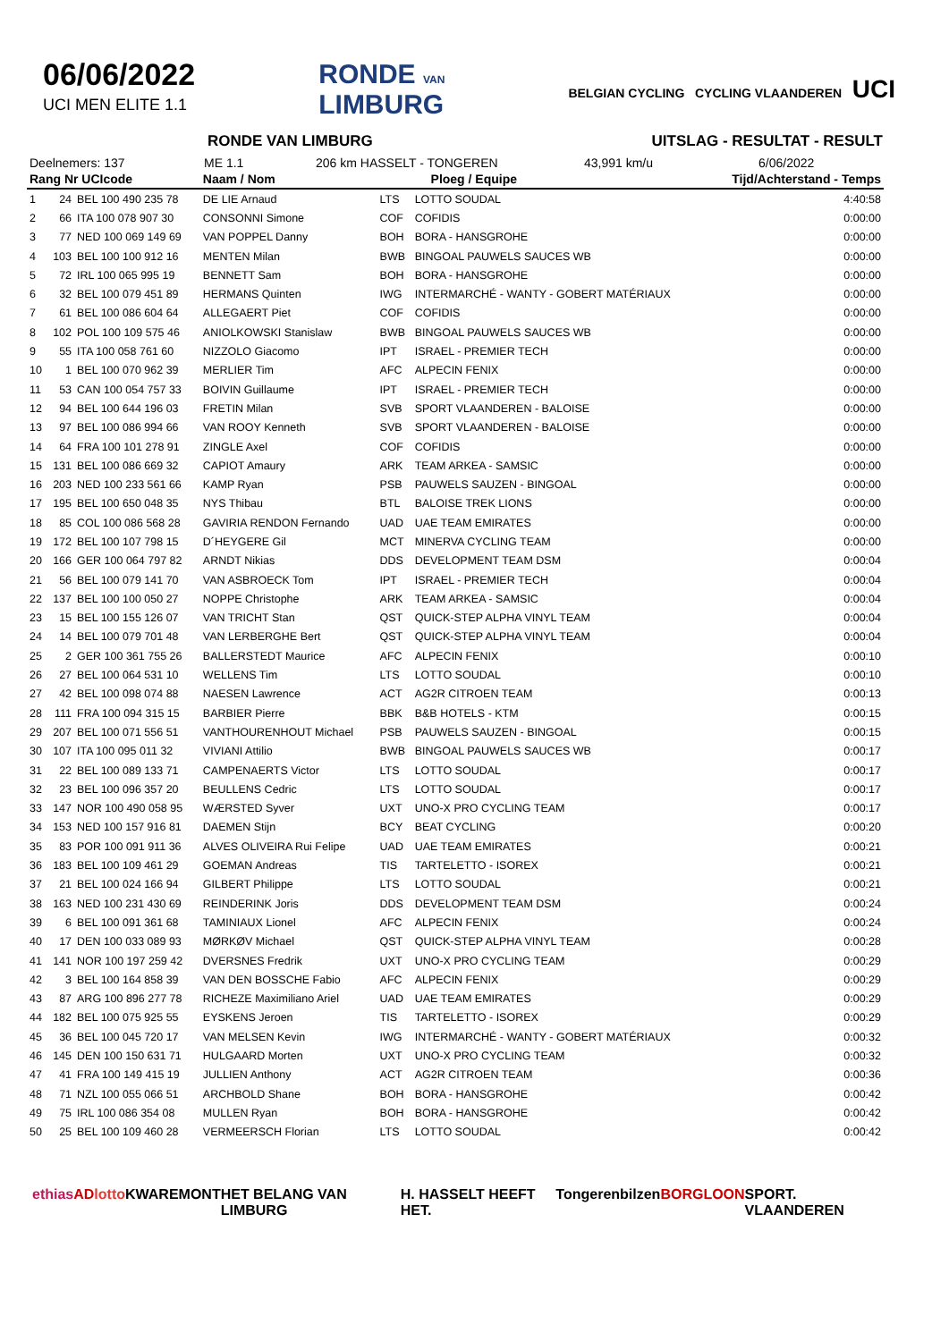06/06/2022
UCI MEN ELITE 1.1
RONDE VAN
LIMBURG
BELGIAN CYCLING CYCLING VLAANDEREN UCI
RONDE VAN LIMBURG UITSLAG - RESULTAT - RESULT
Deelnemers: 137 ME 1.1 206 km HASSELT - TONGEREN 43,991 km/u 6/06/2022
| Rang Nr UCIcode | | | Naam / Nom | Ploeg / Equipe | | Tijd/Achterstand - Temps |
| --- | --- | --- | --- | --- | --- | --- |
| 1 | 24 | BEL 100 490 235 78 | DE LIE Arnaud | LTS | LOTTO SOUDAL | 4:40:58 |
| 2 | 66 | ITA 100 078 907 30 | CONSONNI Simone | COF | COFIDIS | 0:00:00 |
| 3 | 77 | NED 100 069 149 69 | VAN POPPEL Danny | BOH | BORA - HANSGROHE | 0:00:00 |
| 4 | 103 | BEL 100 100 912 16 | MENTEN Milan | BWB | BINGOAL PAUWELS SAUCES WB | 0:00:00 |
| 5 | 72 | IRL 100 065 995 19 | BENNETT Sam | BOH | BORA - HANSGROHE | 0:00:00 |
| 6 | 32 | BEL 100 079 451 89 | HERMANS Quinten | IWG | INTERMARCHÉ - WANTY - GOBERT MATÉRIAUX | 0:00:00 |
| 7 | 61 | BEL 100 086 604 64 | ALLEGAERT Piet | COF | COFIDIS | 0:00:00 |
| 8 | 102 | POL 100 109 575 46 | ANIOLKOWSKI Stanislaw | BWB | BINGOAL PAUWELS SAUCES WB | 0:00:00 |
| 9 | 55 | ITA 100 058 761 60 | NIZZOLO Giacomo | IPT | ISRAEL - PREMIER TECH | 0:00:00 |
| 10 | 1 | BEL 100 070 962 39 | MERLIER Tim | AFC | ALPECIN FENIX | 0:00:00 |
| 11 | 53 | CAN 100 054 757 33 | BOIVIN Guillaume | IPT | ISRAEL - PREMIER TECH | 0:00:00 |
| 12 | 94 | BEL 100 644 196 03 | FRETIN Milan | SVB | SPORT VLAANDEREN - BALOISE | 0:00:00 |
| 13 | 97 | BEL 100 086 994 66 | VAN ROOY Kenneth | SVB | SPORT VLAANDEREN - BALOISE | 0:00:00 |
| 14 | 64 | FRA 100 101 278 91 | ZINGLE Axel | COF | COFIDIS | 0:00:00 |
| 15 | 131 | BEL 100 086 669 32 | CAPIOT Amaury | ARK | TEAM ARKEA - SAMSIC | 0:00:00 |
| 16 | 203 | NED 100 233 561 66 | KAMP Ryan | PSB | PAUWELS SAUZEN - BINGOAL | 0:00:00 |
| 17 | 195 | BEL 100 650 048 35 | NYS Thibau | BTL | BALOISE TREK LIONS | 0:00:00 |
| 18 | 85 | COL 100 086 568 28 | GAVIRIA RENDON Fernando | UAD | UAE TEAM EMIRATES | 0:00:00 |
| 19 | 172 | BEL 100 107 798 15 | D´HEYGERE Gil | MCT | MINERVA CYCLING TEAM | 0:00:00 |
| 20 | 166 | GER 100 064 797 82 | ARNDT Nikias | DDS | DEVELOPMENT TEAM DSM | 0:00:04 |
| 21 | 56 | BEL 100 079 141 70 | VAN ASBROECK Tom | IPT | ISRAEL - PREMIER TECH | 0:00:04 |
| 22 | 137 | BEL 100 100 050 27 | NOPPE Christophe | ARK | TEAM ARKEA - SAMSIC | 0:00:04 |
| 23 | 15 | BEL 100 155 126 07 | VAN TRICHT Stan | QST | QUICK-STEP ALPHA VINYL TEAM | 0:00:04 |
| 24 | 14 | BEL 100 079 701 48 | VAN LERBERGHE Bert | QST | QUICK-STEP ALPHA VINYL TEAM | 0:00:04 |
| 25 | 2 | GER 100 361 755 26 | BALLERSTEDT Maurice | AFC | ALPECIN FENIX | 0:00:10 |
| 26 | 27 | BEL 100 064 531 10 | WELLENS Tim | LTS | LOTTO SOUDAL | 0:00:10 |
| 27 | 42 | BEL 100 098 074 88 | NAESEN Lawrence | ACT | AG2R CITROEN TEAM | 0:00:13 |
| 28 | 111 | FRA 100 094 315 15 | BARBIER Pierre | BBK | B&B HOTELS - KTM | 0:00:15 |
| 29 | 207 | BEL 100 071 556 51 | VANTHOURENHOUT Michael | PSB | PAUWELS SAUZEN - BINGOAL | 0:00:15 |
| 30 | 107 | ITA 100 095 011 32 | VIVIANI Attilio | BWB | BINGOAL PAUWELS SAUCES WB | 0:00:17 |
| 31 | 22 | BEL 100 089 133 71 | CAMPENAERTS Victor | LTS | LOTTO SOUDAL | 0:00:17 |
| 32 | 23 | BEL 100 096 357 20 | BEULLENS Cedric | LTS | LOTTO SOUDAL | 0:00:17 |
| 33 | 147 | NOR 100 490 058 95 | WÆRSTED Syver | UXT | UNO-X PRO CYCLING TEAM | 0:00:17 |
| 34 | 153 | NED 100 157 916 81 | DAEMEN Stijn | BCY | BEAT CYCLING | 0:00:20 |
| 35 | 83 | POR 100 091 911 36 | ALVES OLIVEIRA Rui Felipe | UAD | UAE TEAM EMIRATES | 0:00:21 |
| 36 | 183 | BEL 100 109 461 29 | GOEMAN Andreas | TIS | TARTELETTO - ISOREX | 0:00:21 |
| 37 | 21 | BEL 100 024 166 94 | GILBERT Philippe | LTS | LOTTO SOUDAL | 0:00:21 |
| 38 | 163 | NED 100 231 430 69 | REINDERINK Joris | DDS | DEVELOPMENT TEAM DSM | 0:00:24 |
| 39 | 6 | BEL 100 091 361 68 | TAMINIAUX Lionel | AFC | ALPECIN FENIX | 0:00:24 |
| 40 | 17 | DEN 100 033 089 93 | MØRKØV Michael | QST | QUICK-STEP ALPHA VINYL TEAM | 0:00:28 |
| 41 | 141 | NOR 100 197 259 42 | DVERSNES Fredrik | UXT | UNO-X PRO CYCLING TEAM | 0:00:29 |
| 42 | 3 | BEL 100 164 858 39 | VAN DEN BOSSCHE Fabio | AFC | ALPECIN FENIX | 0:00:29 |
| 43 | 87 | ARG 100 896 277 78 | RICHEZE Maximiliano Ariel | UAD | UAE TEAM EMIRATES | 0:00:29 |
| 44 | 182 | BEL 100 075 925 55 | EYSKENS Jeroen | TIS | TARTELETTO - ISOREX | 0:00:29 |
| 45 | 36 | BEL 100 045 720 17 | VAN MELSEN Kevin | IWG | INTERMARCHÉ - WANTY - GOBERT MATÉRIAUX | 0:00:32 |
| 46 | 145 | DEN 100 150 631 71 | HULGAARD Morten | UXT | UNO-X PRO CYCLING TEAM | 0:00:32 |
| 47 | 41 | FRA 100 149 415 19 | JULLIEN Anthony | ACT | AG2R CITROEN TEAM | 0:00:36 |
| 48 | 71 | NZL 100 055 066 51 | ARCHBOLD Shane | BOH | BORA - HANSGROHE | 0:00:42 |
| 49 | 75 | IRL 100 086 354 08 | MULLEN Ryan | BOH | BORA - HANSGROHE | 0:00:42 |
| 50 | 25 | BEL 100 109 460 28 | VERMEERSCH Florian | LTS | LOTTO SOUDAL | 0:00:42 |
ethias AD lotto KWAREMONT HET BELANG VAN LIMBURG H. HASSELT HEEFT HET. Tongeren bilzen BORGLOON SPORT. VLAANDEREN